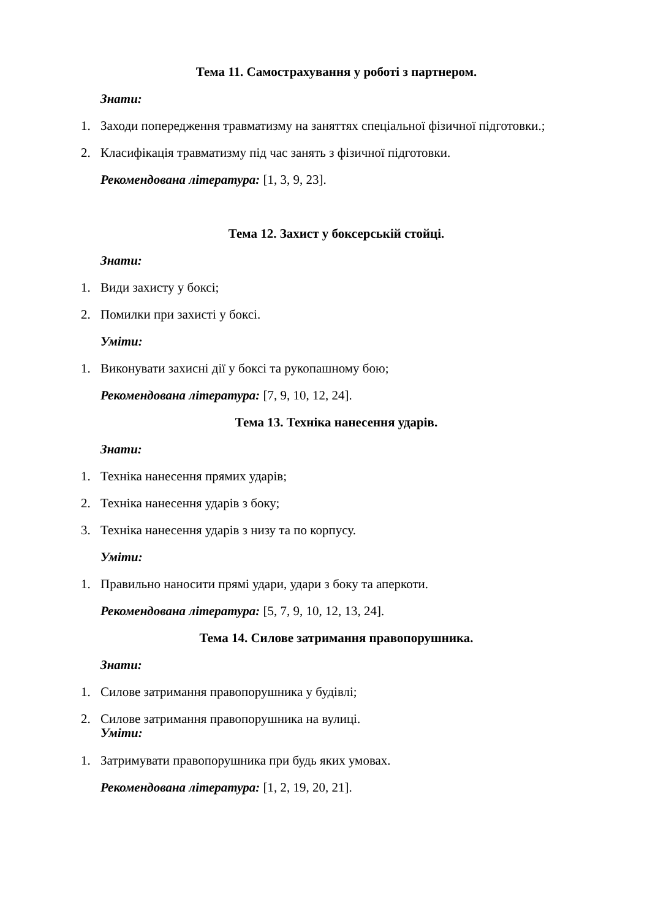Тема 11. Самострахування у роботі з партнером.
Знати:
1. Заходи попередження травматизму на заняттях спеціальної фізичної підготовки.;
2. Класифікація травматизму під час занять з фізичної підготовки.
Рекомендована література: [1, 3, 9, 23].
Тема 12. Захист у боксерській стойці.
Знати:
1. Види захисту у боксі;
2. Помилки при захисті у боксі.
Уміти:
1. Виконувати захисні дії у боксі та рукопашному бою;
Рекомендована література: [7, 9, 10, 12, 24].
Тема 13. Техніка нанесення ударів.
Знати:
1. Техніка нанесення прямих ударів;
2. Техніка нанесення ударів з боку;
3. Техніка нанесення ударів з низу та по корпусу.
Уміти:
1. Правильно наносити прямі удари, удари з боку та аперкоти.
Рекомендована література: [5, 7, 9, 10, 12, 13, 24].
Тема 14. Силове затримання правопорушника.
Знати:
1. Силове затримання правопорушника у будівлі;
2. Силове затримання правопорушника на вулиці.
Уміти:
1. Затримувати правопорушника при будь яких умовах.
Рекомендована література: [1, 2, 19, 20, 21].